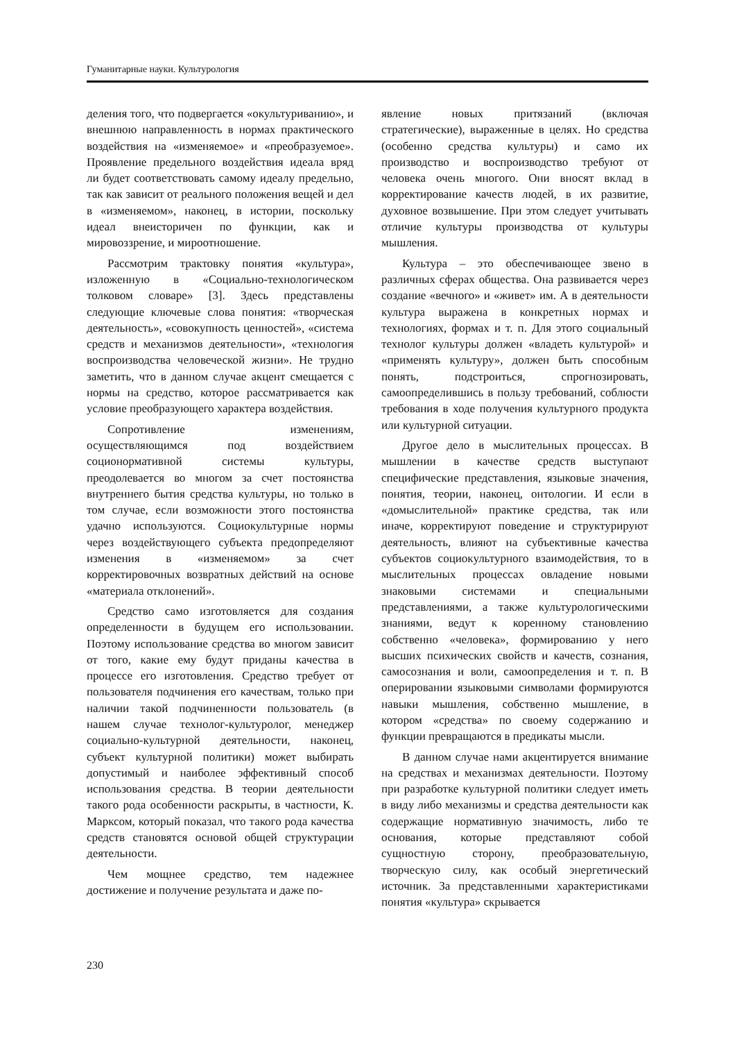Гуманитарные науки. Культурология
деления того, что подвергается «окультуриванию», и внешнюю направленность в нормах практического воздействия на «изменяемое» и «преобразуемое». Проявление предельного воздействия идеала вряд ли будет соответствовать самому идеалу предельно, так как зависит от реального положения вещей и дел в «изменяемом», наконец, в истории, поскольку идеал внеисторичен по функции, как и мировоззрение, и мироотношение.
Рассмотрим трактовку понятия «культура», изложенную в «Социально-технологическом толковом словаре» [3]. Здесь представлены следующие ключевые слова понятия: «творческая деятельность», «совокупность ценностей», «система средств и механизмов деятельности», «технология воспроизводства человеческой жизни». Не трудно заметить, что в данном случае акцент смещается с нормы на средство, которое рассматривается как условие преобразующего характера воздействия.
Сопротивление изменениям, осуществляющимся под воздействием соционормативной системы культуры, преодолевается во многом за счет постоянства внутреннего бытия средства культуры, но только в том случае, если возможности этого постоянства удачно используются. Социокультурные нормы через воздействующего субъекта предопределяют изменения в «изменяемом» за счет корректировочных возвратных действий на основе «материала отклонений».
Средство само изготовляется для создания определенности в будущем его использовании. Поэтому использование средства во многом зависит от того, какие ему будут приданы качества в процессе его изготовления. Средство требует от пользователя подчинения его качествам, только при наличии такой подчиненности пользователь (в нашем случае технолог-культуролог, менеджер социально-культурной деятельности, наконец, субъект культурной политики) может выбирать допустимый и наиболее эффективный способ использования средства. В теории деятельности такого рода особенности раскрыты, в частности, К. Марксом, который показал, что такого рода качества средств становятся основой общей структурации деятельности.
Чем мощнее средство, тем надежнее достижение и получение результата и даже по-
явление новых притязаний (включая стратегические), выраженные в целях. Но средства (особенно средства культуры) и само их производство и воспроизводство требуют от человека очень многого. Они вносят вклад в корректирование качеств людей, в их развитие, духовное возвышение. При этом следует учитывать отличие культуры производства от культуры мышления.
Культура – это обеспечивающее звено в различных сферах общества. Она развивается через создание «вечного» и «живет» им. А в деятельности культура выражена в конкретных нормах и технологиях, формах и т. п. Для этого социальный технолог культуры должен «владеть культурой» и «применять культуру», должен быть способным понять, подстроиться, спрогнозировать, самоопределившись в пользу требований, соблюсти требования в ходе получения культурного продукта или культурной ситуации.
Другое дело в мыслительных процессах. В мышлении в качестве средств выступают специфические представления, языковые значения, понятия, теории, наконец, онтологии. И если в «домыслительной» практике средства, так или иначе, корректируют поведение и структурируют деятельность, влияют на субъективные качества субъектов социокультурного взаимодействия, то в мыслительных процессах овладение новыми знаковыми системами и специальными представлениями, а также культурологическими знаниями, ведут к коренному становлению собственно «человека», формированию у него высших психических свойств и качеств, сознания, самосознания и воли, самоопределения и т. п. В оперировании языковыми символами формируются навыки мышления, собственно мышление, в котором «средства» по своему содержанию и функции превращаются в предикаты мысли.
В данном случае нами акцентируется внимание на средствах и механизмах деятельности. Поэтому при разработке культурной политики следует иметь в виду либо механизмы и средства деятельности как содержащие нормативную значимость, либо те основания, которые представляют собой сущностную сторону, преобразовательную, творческую силу, как особый энергетический источник. За представленными характеристиками понятия «культура» скрывается
230